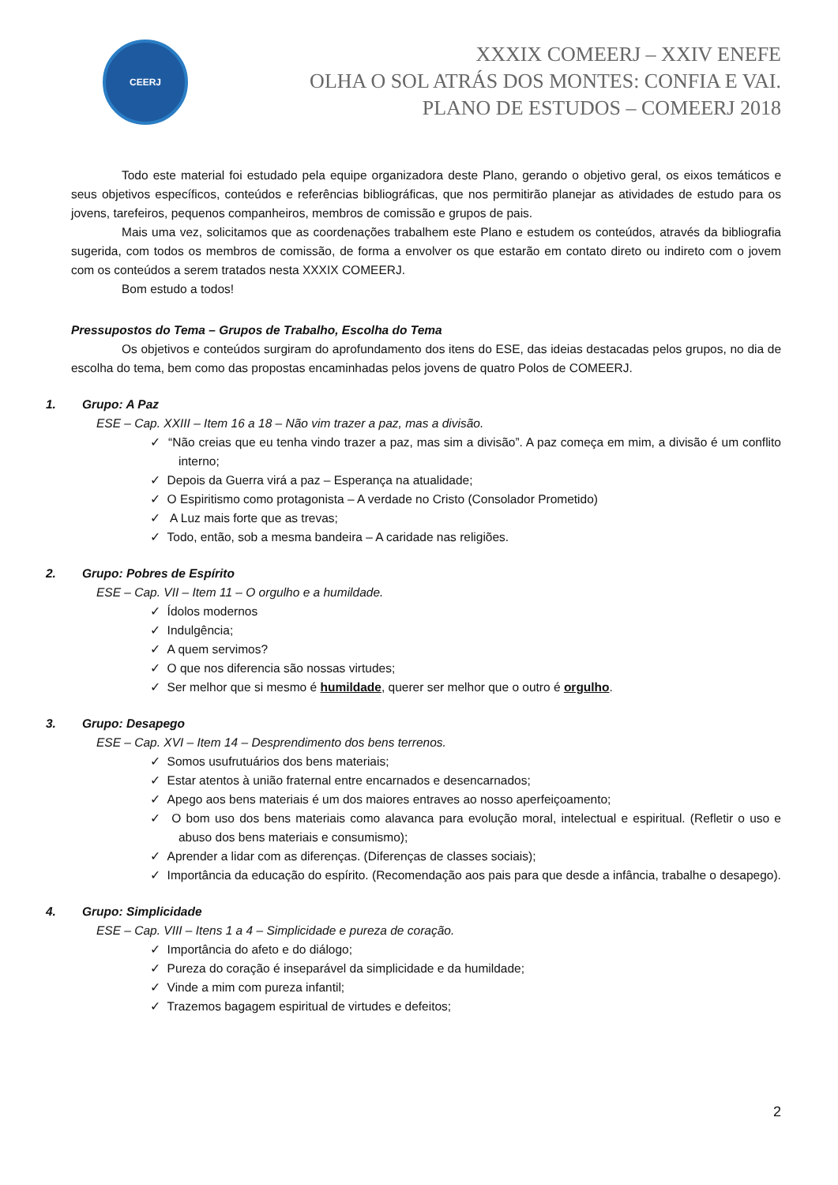CEERJ
XXXIX COMEERJ – XXIV ENEFE
OLHA O SOL ATRÁS DOS MONTES: CONFIA E VAI.
PLANO DE ESTUDOS – COMEERJ 2018
Todo este material foi estudado pela equipe organizadora deste Plano, gerando o objetivo geral, os eixos temáticos e seus objetivos específicos, conteúdos e referências bibliográficas, que nos permitirão planejar as atividades de estudo para os jovens, tarefeiros, pequenos companheiros, membros de comissão e grupos de pais.
Mais uma vez, solicitamos que as coordenações trabalhem este Plano e estudem os conteúdos, através da bibliografia sugerida, com todos os membros de comissão, de forma a envolver os que estarão em contato direto ou indireto com o jovem com os conteúdos a serem tratados nesta XXXIX COMEERJ.
Bom estudo a todos!
Pressupostos do Tema – Grupos de Trabalho, Escolha do Tema
Os objetivos e conteúdos surgiram do aprofundamento dos itens do ESE, das ideias destacadas pelos grupos, no dia de escolha do tema, bem como das propostas encaminhadas pelos jovens de quatro Polos de COMEERJ.
1. Grupo: A Paz
ESE – Cap. XXIII – Item 16 a 18 – Não vim trazer a paz, mas a divisão.
✓ “Não creias que eu tenha vindo trazer a paz, mas sim a divisão”. A paz começa em mim, a divisão é um conflito interno;
✓ Depois da Guerra virá a paz – Esperança na atualidade;
✓ O Espiritismo como protagonista – A verdade no Cristo (Consolador Prometido)
✓ A Luz mais forte que as trevas;
✓ Todo, então, sob a mesma bandeira – A caridade nas religiões.
2. Grupo: Pobres de Espírito
ESE – Cap. VII – Item 11 – O orgulho e a humildade.
✓ Ídolos modernos
✓ Indulgência;
✓ A quem servimos?
✓ O que nos diferencia são nossas virtudes;
✓ Ser melhor que si mesmo é humildade, querer ser melhor que o outro é orgulho.
3. Grupo: Desapego
ESE – Cap. XVI – Item 14 – Desprendimento dos bens terrenos.
✓ Somos usufrutuários dos bens materiais;
✓ Estar atentos à união fraternal entre encarnados e desencarnados;
✓ Apego aos bens materiais é um dos maiores entraves ao nosso aperfeiçoamento;
✓ O bom uso dos bens materiais como alavanca para evolução moral, intelectual e espiritual. (Refletir o uso e abuso dos bens materiais e consumismo);
✓ Aprender a lidar com as diferenças. (Diferenças de classes sociais);
✓ Importância da educação do espírito. (Recomendação aos pais para que desde a infância, trabalhe o desapego).
4. Grupo: Simplicidade
ESE – Cap. VIII – Itens 1 a 4 – Simplicidade e pureza de coração.
✓ Importância do afeto e do diálogo;
✓ Pureza do coração é inseparável da simplicidade e da humildade;
✓ Vinde a mim com pureza infantil;
✓ Trazemos bagagem espiritual de virtudes e defeitos;
2